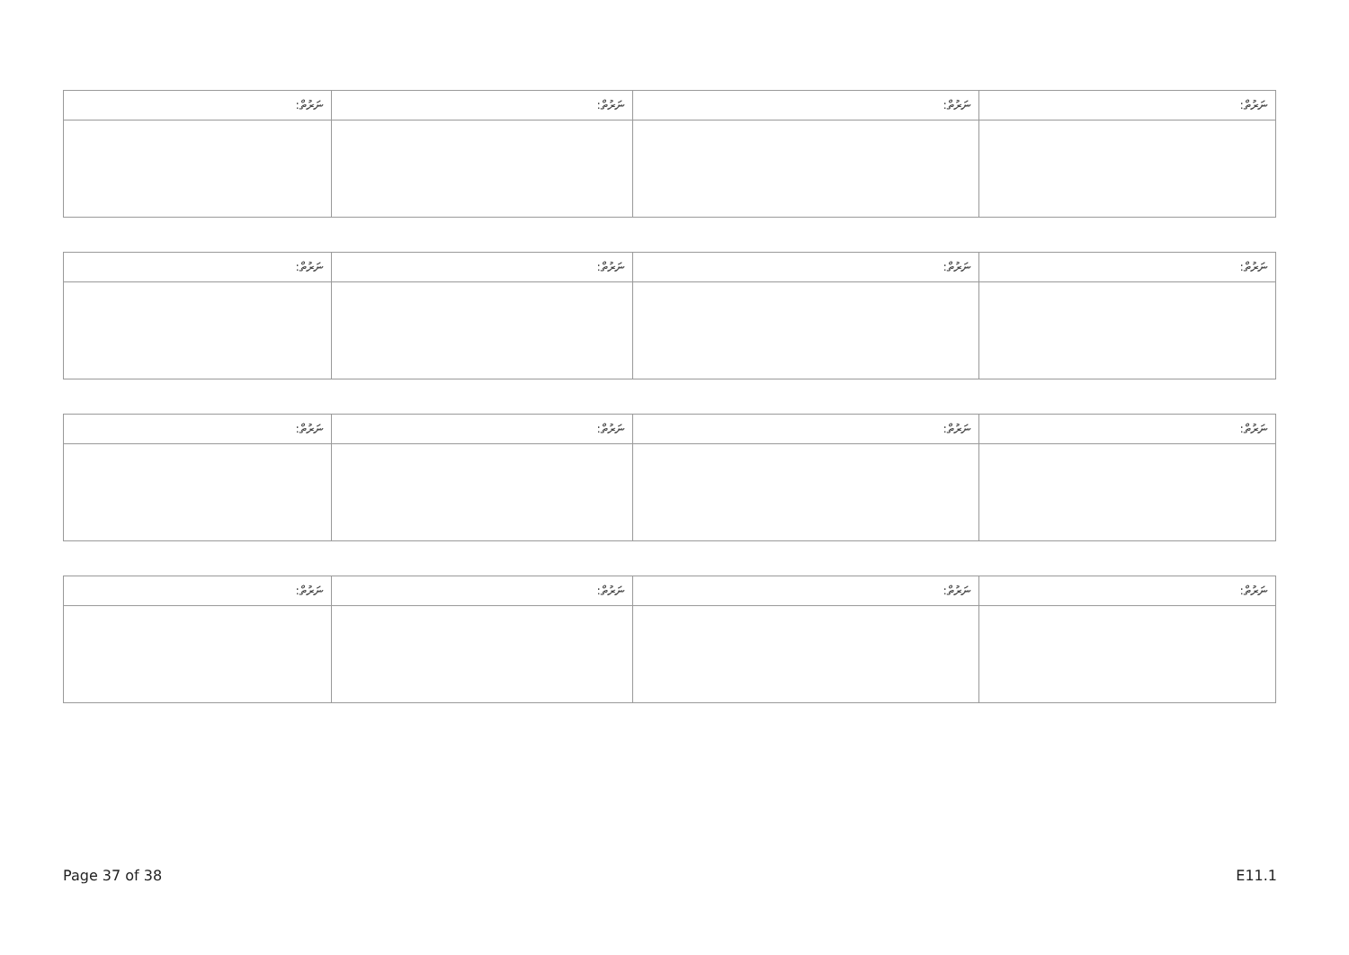| ނަރުތް: | ނަރުތް: | ނަރުތް: | ނަރުތް: |
| ނަރުތް: | ނަރުތް: | ނަރުތް: | ނަރުތް: |
| ނަރުތް: | ނަރުތް: | ނަރުތް: | ނަރުތް: |
| ނަރުތް: | ނަރުތް: | ނަރުތް: | ނަރުތް: |
Page 37 of 38 E11.1